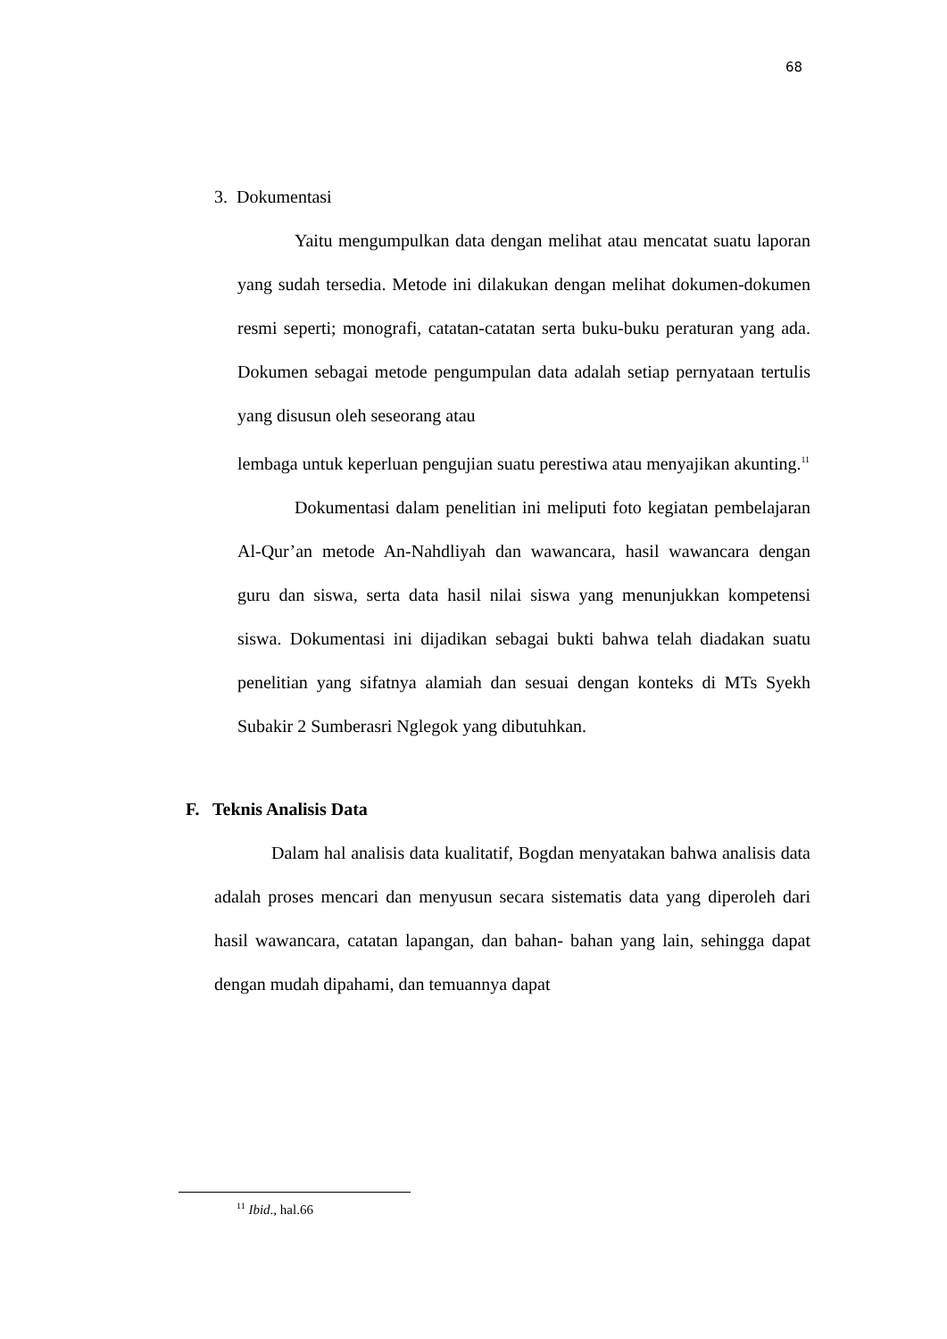68
3. Dokumentasi
Yaitu mengumpulkan data dengan melihat atau mencatat suatu laporan yang sudah tersedia. Metode ini dilakukan dengan melihat dokumen-dokumen resmi seperti; monografi, catatan-catatan serta buku-buku peraturan yang ada. Dokumen sebagai metode pengumpulan data adalah setiap pernyataan tertulis yang disusun oleh seseorang atau
lembaga untuk keperluan pengujian suatu perestiwa atau menyajikan akunting.<sup>11</sup>
Dokumentasi dalam penelitian ini meliputi foto kegiatan pembelajaran Al-Qur’an metode An-Nahdliyah dan wawancara, hasil wawancara dengan guru dan siswa, serta data hasil nilai siswa yang menunjukkan kompetensi siswa. Dokumentasi ini dijadikan sebagai bukti bahwa telah diadakan suatu penelitian yang sifatnya alamiah dan sesuai dengan konteks di MTs Syekh Subakir 2 Sumberasri Nglegok yang dibutuhkan.
F. Teknis Analisis Data
Dalam hal analisis data kualitatif, Bogdan menyatakan bahwa analisis data adalah proses mencari dan menyusun secara sistematis data yang diperoleh dari hasil wawancara, catatan lapangan, dan bahan- bahan yang lain, sehingga dapat dengan mudah dipahami, dan temuannya dapat
<sup>11</sup> Ibid., hal.66